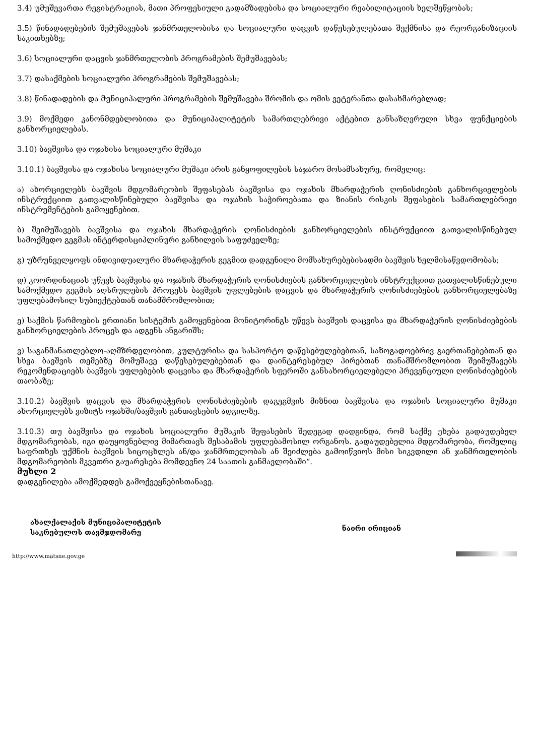3.4) უმუშევართა რეგისტრაციას, მათი პროფესიული გადამზადებისა და სოციალური რეაბილიტაციის ხელშეწყობას;
3.5) წინადადებების შემუშავებას ჯანმრთელობისა და სოციალური დაცვის დაწესებულებათა შექმნისა და რეორგანიზაციის საკითხებზე;
3.6) სოციალური დაცვის ჯანმრთელობის პროგრამების შემუშავებას;
3.7) დასაქმების სოციალური პროგრამების შემუშავებას;
3.8) წინადადების და მუნიციპალური პროგრამების შემუშავება შრომის და ომის ვეტერანთა დასახმარებლად;
3.9) მოქმედი კანონმდებლობითა და მუნიციპალიტეტის სამართლებრივი აქტებით განსაზღვრული სხვა ფუნქციების განხორციელებას.
3.10) ბავშვისა და ოჯახისა სოციალური მუშაკი
3.10.1) ბავშვისა და ოჯახისა სოციალური მუშაკი არის განყოფილების საჯარო მოსამსახურე, რომელიც:
ა) ახორციელებს ბავშვის მდგომარეობის შეფასებას ბავშვისა და ოჯახის მხარდაჭერის ღონისძიების განხორციელების ინსტრუქციით გათვალისწინებული ბავშვისა და ოჯახის საჭიროებათა და ზიანის რისკის შეფასების სამართლებრივი ინსტრუმენტების გამოყენებით.
ბ) შეიმუშავებს ბავშვისა და ოჯახის მხარდაჭერის ღონისძიების განხორციელების ინსტრუქციით გათვალისწინებულ სამოქმედო გეგმას ინტერდისციპლინური განხილვის საფუძველზე;
გ) უზრუნველყოფს ინდივიდუალური მხარდაჭერის გეგმით დადგენილი მომსახურებებისადმი ბავშვის ხელმისაწვდომობას;
დ) კოორდინაციას უწევს ბავშვისა და ოჯახის მხარდაჭერის ღონისძიების განხორციელების ინსტრუქციით გათვალისწინებული სამოქმედო გეგმის აღსრულების პროცესს ბავშვის უფლებების დაცვის და მხარდაჭერის ღონისძიებების განხორციელებაზე უფლებამოსილ სუბიექტებთან თანამშრომლობით;
ე) საქმის წარმოების ერთიანი სისტემის გამოყენებით მონიტორინგს უწევს ბავშვის დაცვისა და მხარდაჭერის ღონისძიებების განხორციელების პროცეს და ადგენს ანგარიშს;
ვ) საგანმანათლებლო-აღმზრდელობით, კულტურისა და სასპორტო დაწესებულებებთან, საზოგადოებრივ გაერთანებებთან და სხვა ბავშვის თემებზე მომუშავე დაწესებულებებთან და დაინტერესებულ პირებთან თანამშრომლობით შეიმუშავებს რეკომენდაციებს ბავშვის უფლებების დაცვისა და მხარდაჭერის სფეროში განსახორციელებელი პრევენციული ღონისძიებების თაობაზე;
3.10.2) ბავშვის დაცვის და მხარდაჭერის ღონისძიებების დაგეგმვის მიზნით ბავშვისა და ოჯახის სოციალური მუშაკი ახორციელებს ვიზიტს ოჯახში/ბავშვის განთავსების ადგილზე.
3.10.3) თუ ბავშვისა და ოჯახის სოციალური მუშაკის შეფასების შედეგად დადგინდა, რომ საქმე ეხება გადაუდებელ მდგომარეობას, იგი დაუყოვნებლივ მიმართავს შესაბამის უფლებამოსილ ორგანოს. გადაუდებელია მდგომარეობა, რომელიც საფრთხეს უქმნის ბავშვის სიცოცხლეს ან/და ჯანმრთელობას ან შეიძლება გამოიწვიოს მისი სიკვდილი ან ჯანმრთელობის მდგომარეობის მკვეთრი გაუარესება მომდევნო 24 საათის განმავლობაში“.
მუხლი 2
დადგენილება ამოქმედდეს გამოქვეყნებისთანავე.
ახალქალაქის მუნიციპალიტეტის
საკრებულოს თავმჯდომარე
ნაირი ირიციან
http://www.matsne.gov.ge